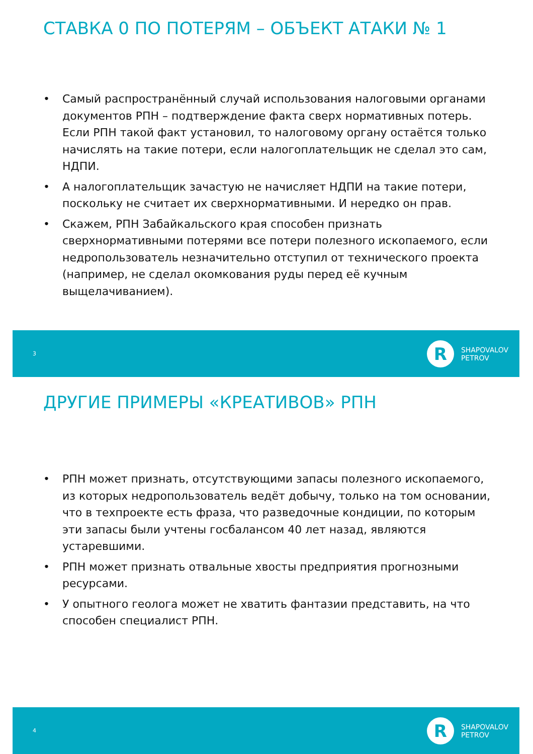СТАВКА 0 ПО ПОТЕРЯМ – ОБЪЕКТ АТАКИ № 1
• Самый распространённый случай использования налоговыми органами документов РПН – подтверждение факта сверх нормативных потерь. Если РПН такой факт установил, то налоговому органу остаётся только начислять на такие потери, если налогоплательщик не сделал это сам, НДПИ.
• А налогоплательщик зачастую не начисляет НДПИ на такие потери, поскольку не считает их сверхнормативными. И нередко он прав.
• Скажем, РПН Забайкальского края способен признать сверхнормативными потерями все потери полезного ископаемого, если недропользователь незначительно отступил от технического проекта (например, не сделал окомкования руды перед её кучным выщелачиванием).
3 R SHAPOVALOV
PETROV
ДРУГИЕ ПРИМЕРЫ «КРЕАТИВОВ» РПН
• РПН может признать, отсутствующими запасы полезного ископаемого, из которых недропользователь ведёт добычу, только на том основании, что в техпроекте есть фраза, что разведочные кондиции, по которым эти запасы были учтены госбалансом 40 лет назад, являются устаревшими.
• РПН может признать отвальные хвосты предприятия прогнозными ресурсами.
• У опытного геолога может не хватить фантазии представить, на что способен специалист РПН.
4 R SHAPOVALOV
PETROV